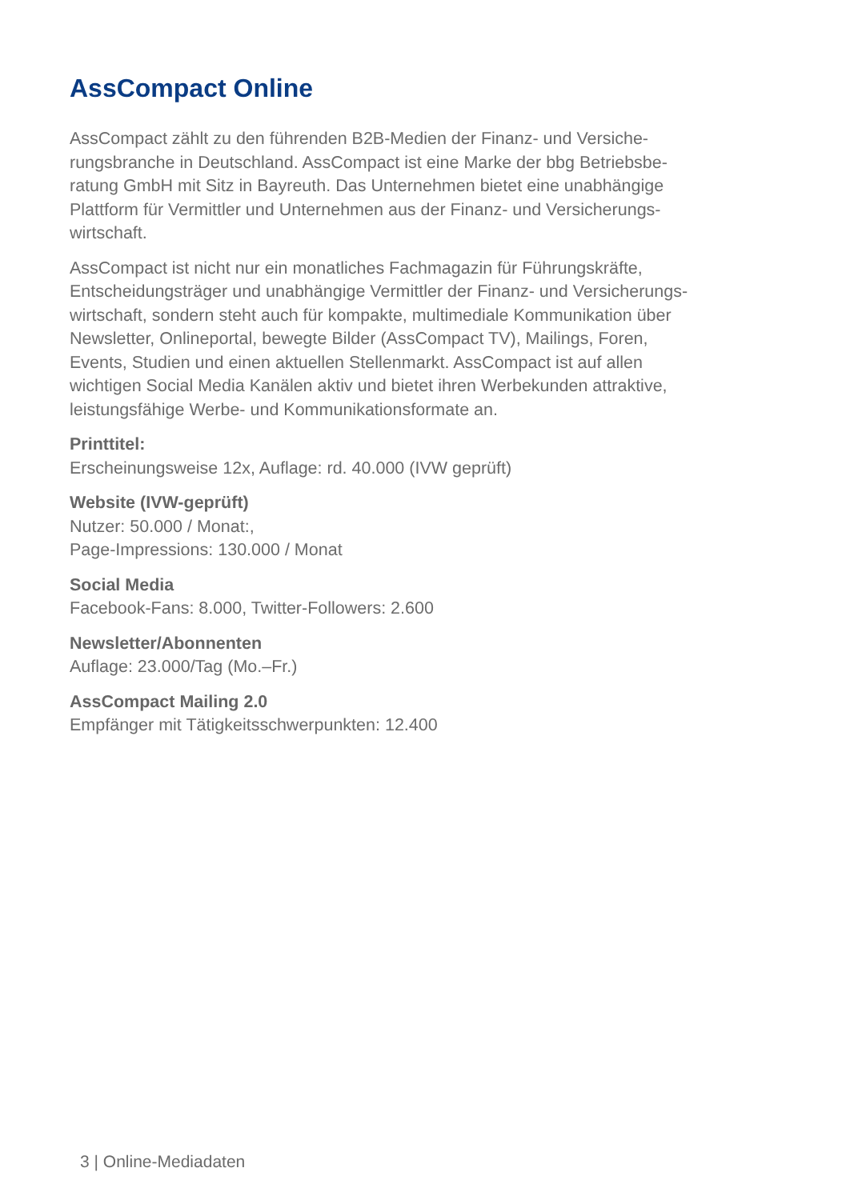AssCompact Online
AssCompact zählt zu den führenden B2B-Medien der Finanz- und Versiche-
rungsbranche in Deutschland. AssCompact ist eine Marke der bbg Betriebsbe-
ratung GmbH mit Sitz in Bayreuth. Das Unternehmen bietet eine unabhängige
Plattform für Vermittler und Unternehmen aus der Finanz- und Versicherungs-
wirtschaft.
AssCompact ist nicht nur ein monatliches Fachmagazin für Führungskräfte, Entscheidungsträger und unabhängige Vermittler der Finanz- und Versicherungs-wirtschaft, sondern steht auch für kompakte, multimediale Kommunikation über Newsletter, Onlineportal, bewegte Bilder (AssCompact TV), Mailings, Foren, Events, Studien und einen aktuellen Stellenmarkt. AssCompact ist auf allen wichtigen Social Media Kanälen aktiv und bietet ihren Werbekunden attraktive, leistungsfähige Werbe- und Kommunikationsformate an.
Printtitel:
Erscheinungsweise 12x, Auflage: rd. 40.000 (IVW geprüft)
Website (IVW-geprüft)
Nutzer: 50.000 / Monat:,
Page-Impressions: 130.000 / Monat
Social Media
Facebook-Fans: 8.000, Twitter-Followers: 2.600
Newsletter/Abonnenten
Auflage: 23.000/Tag (Mo.–Fr.)
AssCompact Mailing 2.0
Empfänger mit Tätigkeitsschwerpunkten: 12.400
3 | Online-Mediadaten